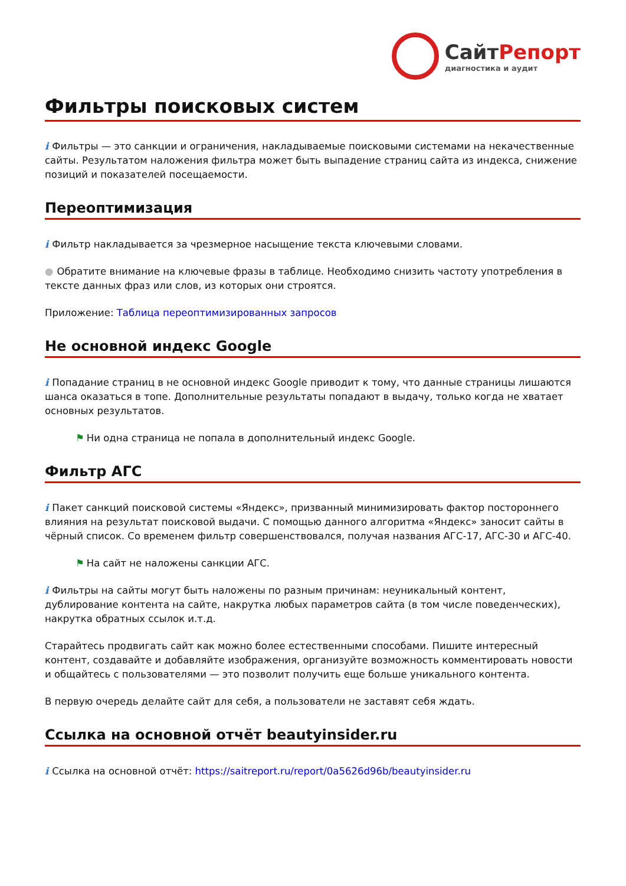СайтРепорт
диагностика и аудит
Фильтры поисковых систем
i Фильтры — это санкции и ограничения, накладываемые поисковыми системами на некачественные сайты. Результатом наложения фильтра может быть выпадение страниц сайта из индекса, снижение позиций и показателей посещаемости.
Переоптимизация
i Фильтр накладывается за чрезмерное насыщение текста ключевыми словами.
● Обратите внимание на ключевые фразы в таблице. Необходимо снизить частоту употребления в тексте данных фраз или слов, из которых они строятся.
Приложение: Таблица переоптимизированных запросов
Не основной индекс Google
i Попадание страниц в не основной индекс Google приводит к тому, что данные страницы лишаются шанса оказаться в топе. Дополнительные результаты попадают в выдачу, только когда не хватает основных результатов.
⚑ Ни одна страница не попала в дополнительный индекс Google.
Фильтр АГС
i Пакет санкций поисковой системы «Яндекс», призванный минимизировать фактор постороннего влияния на результат поисковой выдачи. С помощью данного алгоритма «Яндекс» заносит сайты в чёрный список. Со временем фильтр совершенствовался, получая названия АГС-17, АГС-30 и АГС-40.
⚑ На сайт не наложены санкции АГС.
i Фильтры на сайты могут быть наложены по разным причинам: неуникальный контент, дублирование контента на сайте, накрутка любых параметров сайта (в том числе поведенческих), накрутка обратных ссылок и.т.д.
Старайтесь продвигать сайт как можно более естественными способами. Пишите интересный контент, создавайте и добавляйте изображения, организуйте возможность комментировать новости и общайтесь с пользователями — это позволит получить еще больше уникального контента.
В первую очередь делайте сайт для себя, а пользователи не заставят себя ждать.
Ссылка на основной отчёт beautyinsider.ru
i Ссылка на основной отчёт: https://saitreport.ru/report/0a5626d96b/beautyinsider.ru